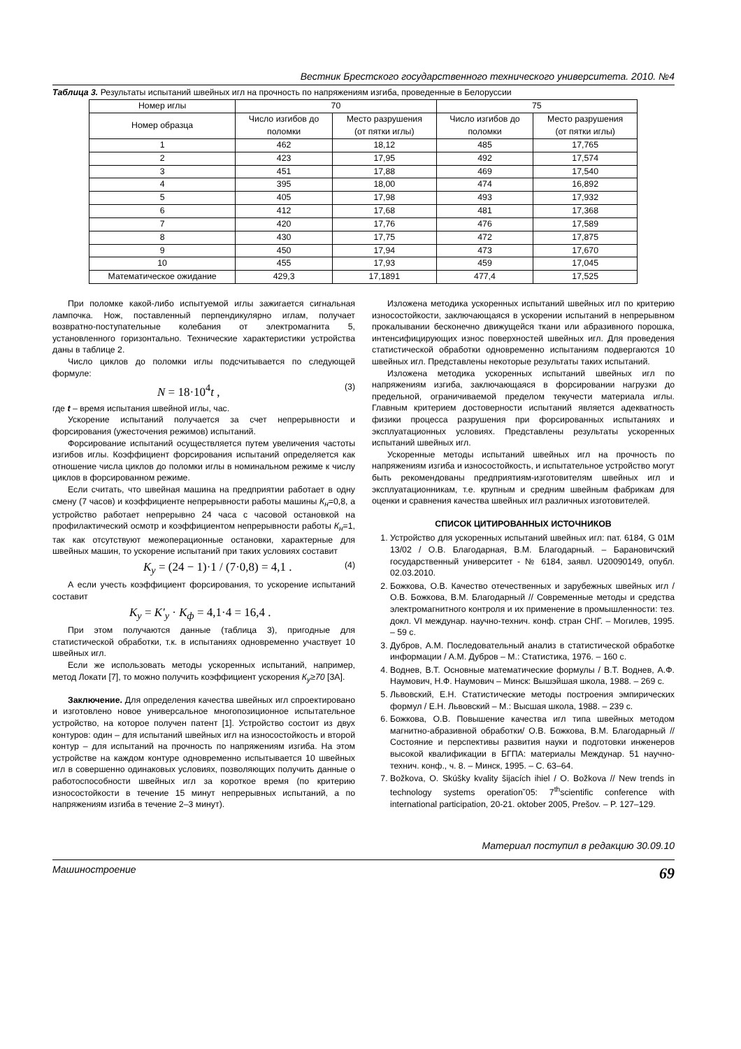Вестник Брестского государственного технического университета. 2010. №4
Таблица 3. Результаты испытаний швейных игл на прочность по напряжениям изгиба, проведенные в Белоруссии
| Номер иглы | 70 | | 75 | |
| --- | --- | --- | --- | --- |
| Номер образца | Число изгибов до поломки | Место разрушения (от пятки иглы) | Число изгибов до поломки | Место разрушения (от пятки иглы) |
| 1 | 462 | 18,12 | 485 | 17,765 |
| 2 | 423 | 17,95 | 492 | 17,574 |
| 3 | 451 | 17,88 | 469 | 17,540 |
| 4 | 395 | 18,00 | 474 | 16,892 |
| 5 | 405 | 17,98 | 493 | 17,932 |
| 6 | 412 | 17,68 | 481 | 17,368 |
| 7 | 420 | 17,76 | 476 | 17,589 |
| 8 | 430 | 17,75 | 472 | 17,875 |
| 9 | 450 | 17,94 | 473 | 17,670 |
| 10 | 455 | 17,93 | 459 | 17,045 |
| Математическое ожидание | 429,3 | 17,1891 | 477,4 | 17,525 |
При поломке какой-либо испытуемой иглы зажигается сигнальная лампочка. Нож, поставленный перпендикулярно иглам, получает возвратно-поступательные колебания от электромагнита 5, установленного горизонтально. Технические характеристики устройства даны в таблице 2.
Число циклов до поломки иглы подсчитывается по следующей формуле:
N = 18·10<sup>4</sup>t , (3)
где t – время испытания швейной иглы, час.
Ускорение испытаний получается за счет непрерывности и форсирования (ужесточения режимов) испытаний.
Форсирование испытаний осуществляется путем увеличения частоты изгибов иглы. Коэффициент форсирования испытаний определяется как отношение числа циклов до поломки иглы в номинальном режиме к числу циклов в форсированном режиме.
Если считать, что швейная машина на предприятии работает в одну смену (7 часов) и коэффициенте непрерывности работы машины К<sub>н</sub>=0,8, а устройство работает непрерывно 24 часа с часовой остановкой на профилактический осмотр и коэффициентом непрерывности работы К<sub>н</sub>=1, так как отсутствуют межоперационные остановки, характерные для швейных машин, то ускорение испытаний при таких условиях составит
K<sub>y</sub> = (24 − 1)·1 / (7·0,8) = 4,1 . (4)
А если учесть коэффициент форсирования, то ускорение испытаний составит
K<sub>y</sub> = K′<sub>y</sub> · K<sub>ф</sub> = 4,1·4 = 16,4 .
При этом получаются данные (таблица 3), пригодные для статистической обработки, т.к. в испытаниях одновременно участвует 10 швейных игл.
Если же использовать методы ускоренных испытаний, например, метод Локати [7], то можно получить коэффициент ускорения К<sub>у</sub>≥70 [3А].
Заключение. Для определения качества швейных игл спроектировано и изготовлено новое универсальное многопозиционное испытательное устройство, на которое получен патент [1]. Устройство состоит из двух контуров: один – для испытаний швейных игл на износостойкость и второй контур – для испытаний на прочность по напряжениям изгиба. На этом устройстве на каждом контуре одновременно испытывается 10 швейных игл в совершенно одинаковых условиях, позволяющих получить данные о работоспособности швейных игл за короткое время (по критерию износостойкости в течение 15 минут непрерывных испытаний, а по напряжениям изгиба в течение 2–3 минут).
Изложена методика ускоренных испытаний швейных игл по критерию износостойкости, заключающаяся в ускорении испытаний в непрерывном прокалывании бесконечно движущейся ткани или абразивного порошка, интенсифицирующих износ поверхностей швейных игл. Для проведения статистической обработки одновременно испытаниям подвергаются 10 швейных игл. Представлены некоторые результаты таких испытаний.
Изложена методика ускоренных испытаний швейных игл по напряжениям изгиба, заключающаяся в форсировании нагрузки до предельной, ограничиваемой пределом текучести материала иглы. Главным критерием достоверности испытаний является адекватность физики процесса разрушения при форсированных испытаниях и эксплуатационных условиях. Представлены результаты ускоренных испытаний швейных игл.
Ускоренные методы испытаний швейных игл на прочность по напряжениям изгиба и износостойкость, и испытательное устройство могут быть рекомендованы предприятиям-изготовителям швейных игл и эксплуатационникам, т.е. крупным и средним швейным фабрикам для оценки и сравнения качества швейных игл различных изготовителей.
СПИСОК ЦИТИРОВАННЫХ ИСТОЧНИКОВ
1. Устройство для ускоренных испытаний швейных игл: пат. 6184, G 01M 13/02 / О.В. Благодарная, В.М. Благодарный. – Барановичский государственный университет - № 6184, заявл. U20090149, опубл. 02.03.2010.
2. Божкова, О.В. Качество отечественных и зарубежных швейных игл / О.В. Божкова, В.М. Благодарный // Современные методы и средства электромагнитного контроля и их применение в промышленности: тез. докл. VI междунар. научно-технич. конф. стран СНГ. – Могилев, 1995. – 59 с.
3. Дубров, А.М. Последовательный анализ в статистической обработке информации / А.М. Дубров – М.: Статистика, 1976. – 160 с.
4. Воднев, В.Т. Основные математические формулы / В.Т. Воднев, А.Ф. Наумович, Н.Ф. Наумович – Минск: Вышэйшая школа, 1988. – 269 с.
5. Львовский, Е.Н. Статистические методы построения эмпирических формул / Е.Н. Львовский – М.: Высшая школа, 1988. – 239 с.
6. Божкова, О.В. Повышение качества игл типа швейных методом магнитно-абразивной обработки/ О.В. Божкова, В.М. Благодарный // Состояние и перспективы развития науки и подготовки инженеров высокой квалификации в БГПА: материалы Междунар. 51 научно-технич. конф., ч. 8. – Минск, 1995. – С. 63–64.
7. Božkova, O. Skúšky kvality šijacích ihiel / O. Božkova // New trends in technology systems operation˘05: 7<sup>th</sup>scientific conference with international participation, 20-21. oktober 2005, Prešov. – P. 127–129.
Материал поступил в редакцию 30.09.10
Машиностроение 69